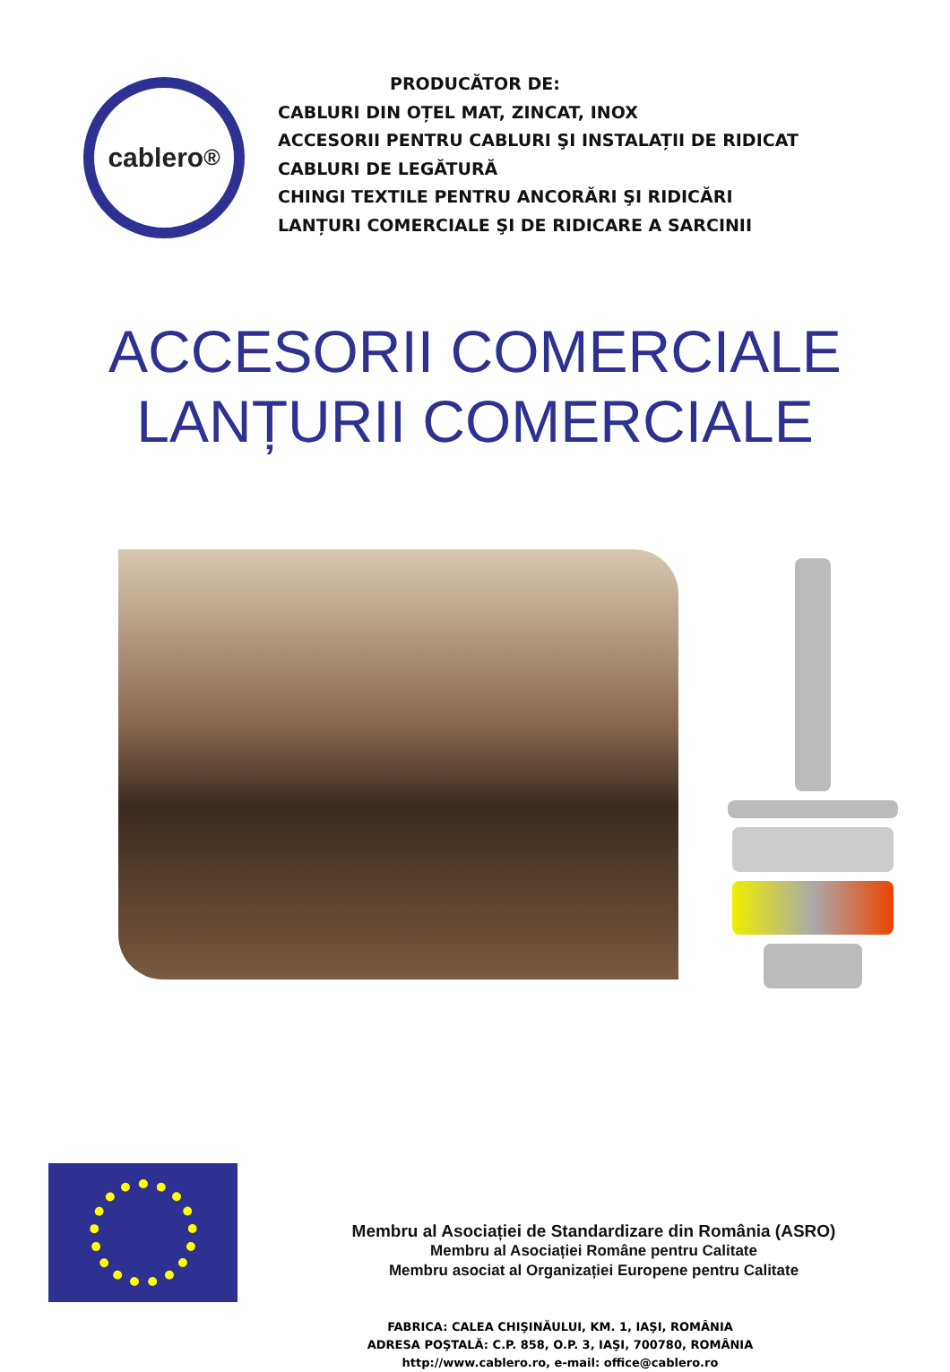cablero<sup>®</sup>
PRODUCĂTOR DE:
CABLURI DIN OȚEL MAT, ZINCAT, INOX
ACCESORII PENTRU CABLURI ŞI INSTALAȚII DE RIDICAT
CABLURI DE LEGĂTURĂ
CHINGI TEXTILE PENTRU ANCORĂRI ŞI RIDICĂRI
LANȚURI COMERCIALE ŞI DE RIDICARE A SARCINII
ACCESORII COMERCIALE
LANȚURII COMERCIALE
Membru al Asociației de Standardizare din România (ASRO)
Membru al Asociației Române pentru Calitate
Membru asociat al Organizației Europene pentru Calitate
FABRICA: CALEA CHIŞINĂULUI, KM. 1, IAŞI, ROMÂNIA
ADRESA POŞTALĂ: C.P. 858, O.P. 3, IAŞI, 700780, ROMÂNIA
http://www.cablero.ro, e-mail: office@cablero.ro